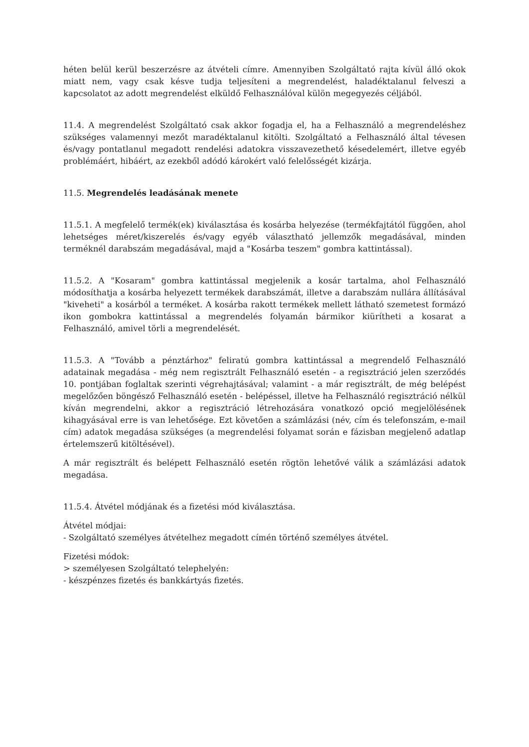héten belül kerül beszerzésre az átvételi címre. Amennyiben Szolgáltató rajta kívül álló okok miatt nem, vagy csak késve tudja teljesíteni a megrendelést, haladéktalanul felveszi a kapcsolatot az adott megrendelést elküldő Felhasználóval külön megegyezés céljából.
11.4. A megrendelést Szolgáltató csak akkor fogadja el, ha a Felhasználó a megrendeléshez szükséges valamennyi mezőt maradéktalanul kitölti. Szolgáltató a Felhasználó által tévesen és/vagy pontatlanul megadott rendelési adatokra visszavezethető késedelemért, illetve egyéb problémáért, hibáért, az ezekből adódó károkért való felelősségét kizárja.
11.5. Megrendelés leadásának menete
11.5.1. A megfelelő termék(ek) kiválasztása és kosárba helyezése (termékfajtától függően, ahol lehetséges méret/kiszerelés és/vagy egyéb választható jellemzők megadásával, minden terméknél darabszám megadásával, majd a "Kosárba teszem" gombra kattintással).
11.5.2. A "Kosaram" gombra kattintással megjelenik a kosár tartalma, ahol Felhasználó módosíthatja a kosárba helyezett termékek darabszámát, illetve a darabszám nullára állításával "kiveheti" a kosárból a terméket. A kosárba rakott termékek mellett látható szemetest formázó ikon gombokra kattintással a megrendelés folyamán bármikor kiürítheti a kosarat a Felhasználó, amivel törli a megrendelését.
11.5.3. A "Tovább a pénztárhoz" feliratú gombra kattintással a megrendelő Felhasználó adatainak megadása - még nem regisztrált Felhasználó esetén - a regisztráció jelen szerződés 10. pontjában foglaltak szerinti végrehajtásával; valamint - a már regisztrált, de még belépést megelőzően böngésző Felhasználó esetén - belépéssel, illetve ha Felhasználó regisztráció nélkül kíván megrendelni, akkor a regisztráció létrehozására vonatkozó opció megjelölésének kihagyásával erre is van lehetősége. Ezt követően a számlázási (név, cím és telefonszám, e-mail cím) adatok megadása szükséges (a megrendelési folyamat során e fázisban megjelenő adatlap értelemszerű kitöltésével).
A már regisztrált és belépett Felhasználó esetén rögtön lehetővé válik a számlázási adatok megadása.
11.5.4. Átvétel módjának és a fizetési mód kiválasztása.
Átvétel módjai:
- Szolgáltató személyes átvételhez megadott címén történő személyes átvétel.
Fizetési módok:
> személyesen Szolgáltató telephelyén:
- készpénzes fizetés és bankkártyás fizetés.